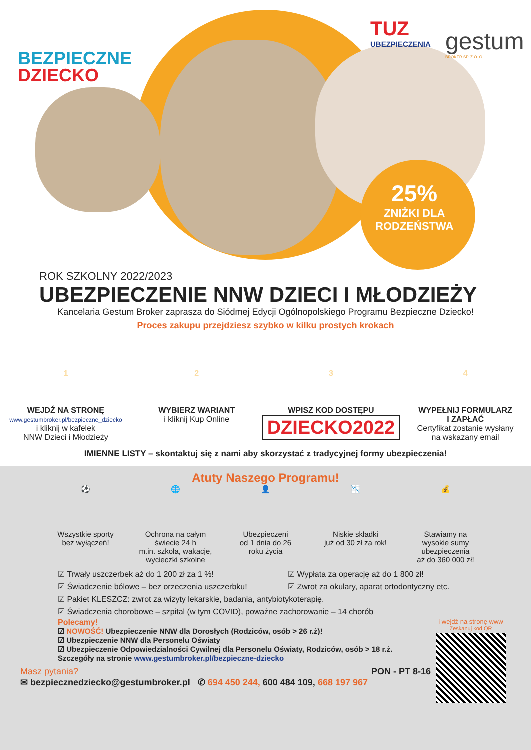BEZPIECZNE
DZIECKO
TUZ
UBEZPIECZENIA
gestum
BROKER SP. Z O. O.
25%
ZNIŻKI DLA
RODZEŃSTWA
ROK SZKOLNY 2022/2023
UBEZPIECZENIE NNW DZIECI I MŁODZIEŻY
Kancelaria Gestum Broker zaprasza do Siódmej Edycji Ogólnopolskiego Programu Bezpieczne Dziecko!
Proces zakupu przejdziesz szybko w kilku prostych krokach
1
WEJDŹ NA STRONĘ
www.gestumbroker.pl/bezpieczne_dziecko
i kliknij w kafelek
NNW Dzieci i Młodzieży
2
WYBIERZ WARIANT
i kliknij Kup Online
3
WPISZ KOD DOSTĘPU
DZIECKO2022
4
WYPEŁNIJ FORMULARZ
I ZAPŁAĆ
Certyfikat zostanie wysłany
na wskazany email
IMIENNE LISTY – skontaktuj się z nami aby skorzystać z tradycyjnej formy ubezpieczenia!
Atuty Naszego Programu!
⚽
Wszystkie sporty
bez wyłączeń!
🌐
Ochrona na całym
świecie 24 h
m.in. szkoła, wakacje,
wycieczki szkolne
👤
Ubezpieczeni
od 1 dnia do 26
roku życia
📉
Niskie składki
już od 30 zł za rok!
💰
Stawiamy na
wysokie sumy
ubezpieczenia
aż do 360 000 zł!
☑ Trwały uszczerbek aż do 1 200 zł za 1 %!
☑ Wypłata za operację aż do 1 800 zł!
☑ Świadczenie bólowe – bez orzeczenia uszczerbku!
☑ Zwrot za okulary, aparat ortodontyczny etc.
☑ Pakiet KLESZCZ: zwrot za wizyty lekarskie, badania, antybiotykoterapię.
☑ Świadczenia chorobowe – szpital (w tym COVID), poważne zachorowanie – 14 chorób
Polecamy!
☑ NOWOŚĆ! Ubezpieczenie NNW dla Dorosłych (Rodziców, osób > 26 r.ż)!
☑ Ubezpieczenie NNW dla Personelu Oświaty
☑ Ubezpieczenie Odpowiedzialności Cywilnej dla Personelu Oświaty, Rodziców, osób > 18 r.ż.
Szczegóły na stronie www.gestumbroker.pl/bezpieczne-dziecko
Masz pytania? PON - PT 8-16
✉ bezpiecznedziecko@gestumbroker.pl ✆ 694 450 244, 600 484 109, 668 197 967
i wejdź na stronę www
Zeskanuj kod QR